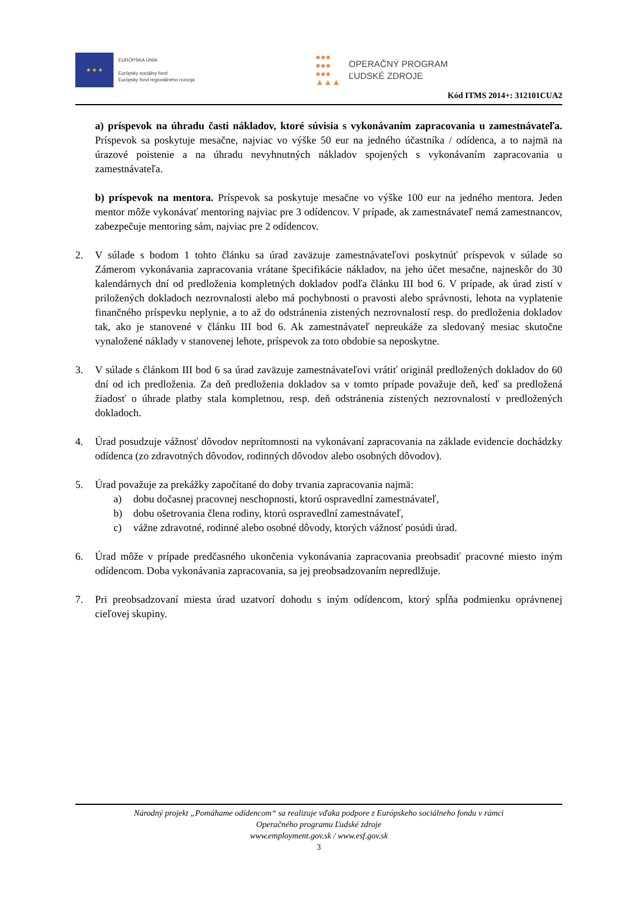★ ★ ★
EURÓPSKA ÚNIA
Európsky sociálny fond
Európsky fond regionálneho rozvoja
●●●
●●●
●●●
▲▲▲
OPERAČNÝ PROGRAM
ĽUDSKÉ ZDROJE
Kód ITMS 2014+: 312101CUA2
a) príspevok na úhradu časti nákladov, ktoré súvisia s vykonávaním zapracovania u zamestnávateľa. Príspevok sa poskytuje mesačne, najviac vo výške 50 eur na jedného účastníka / odídenca, a to najmä na úrazové poistenie a na úhradu nevyhnutných nákladov spojených s vykonávaním zapracovania u zamestnávateľa.
b) príspevok na mentora. Príspevok sa poskytuje mesačne vo výške 100 eur na jedného mentora. Jeden mentor môže vykonávať mentoring najviac pre 3 odídencov. V prípade, ak zamestnávateľ nemá zamestnancov, zabezpečuje mentoring sám, najviac pre 2 odídencov.
2. V súlade s bodom 1 tohto článku sa úrad zaväzuje zamestnávateľovi poskytnúť príspevok v súlade so Zámerom vykonávania zapracovania vrátane špecifikácie nákladov, na jeho účet mesačne, najneskôr do 30 kalendárnych dní od predloženia kompletných dokladov podľa článku III bod 6. V prípade, ak úrad zistí v priložených dokladoch nezrovnalosti alebo má pochybnosti o pravosti alebo správnosti, lehota na vyplatenie finančného príspevku neplynie, a to až do odstránenia zistených nezrovnalostí resp. do predloženia dokladov tak, ako je stanovené v článku III bod 6. Ak zamestnávateľ nepreukáže za sledovaný mesiac skutočne vynaložené náklady v stanovenej lehote, príspevok za toto obdobie sa neposkytne.
3. V súlade s článkom III bod 6 sa úrad zaväzuje zamestnávateľovi vrátiť originál predložených dokladov do 60 dní od ich predloženia. Za deň predloženia dokladov sa v tomto prípade považuje deň, keď sa predložená žiadosť o úhrade platby stala kompletnou, resp. deň odstránenia zistených nezrovnalostí v predložených dokladoch.
4. Úrad posudzuje vážnosť dôvodov neprítomnosti na vykonávaní zapracovania na základe evidencie dochádzky odídenca (zo zdravotných dôvodov, rodinných dôvodov alebo osobných dôvodov).
5. Úrad považuje za prekážky započítané do doby trvania zapracovania najmä:
a) dobu dočasnej pracovnej neschopnosti, ktorú ospravedlní zamestnávateľ,
b) dobu ošetrovania člena rodiny, ktorú ospravedlní zamestnávateľ,
c) vážne zdravotné, rodinné alebo osobné dôvody, ktorých vážnosť posúdi úrad.
6. Úrad môže v prípade predčasného ukončenia vykonávania zapracovania preobsadiť pracovné miesto iným odídencom. Doba vykonávania zapracovania, sa jej preobsadzovaním nepredlžuje.
7. Pri preobsadzovaní miesta úrad uzatvorí dohodu s iným odídencom, ktorý spĺňa podmienku oprávnenej cieľovej skupiny.
Národný projekt „Pomáhame odídencom“ sa realizuje vďaka podpore z Európskeho sociálneho fondu v rámci
Operačného programu Ľudské zdroje
www.employment.gov.sk / www.esf.gov.sk
3